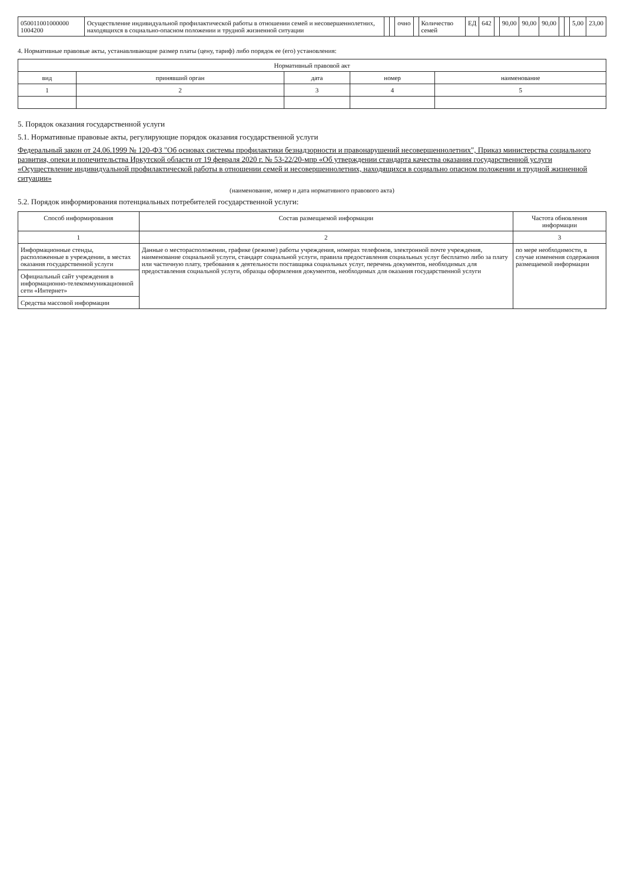| 050011001000000 1004200 | Осуществление индивидуальной профилактической работы в отношении семей и несовершеннолетних, находящихся в социально-опасном положении и трудной жизненной ситуации | | | очно | | Количество семей | ЕД | 642 | | 90,00 | 90,00 | 90,00 | | | 5,00 | 23,00 |
4. Нормативные правовые акты, устанавливающие размер платы (цену, тариф) либо порядок ее (его) установления:
| Нормативный правовой акт | | | | |
| --- | --- | --- | --- | --- |
| вид | принявший орган | дата | номер | наименование |
| 1 | 2 | 3 | 4 | 5 |
5. Порядок оказания государственной услуги
5.1. Нормативные правовые акты, регулирующие порядок оказания государственной услуги
Федеральный закон от 24.06.1999 № 120-ФЗ "Об основах системы профилактики безнадзорности и правонарушений несовершеннолетних", Приказ министерства социального развития, опеки и попечительства Иркутской области от 19 февраля 2020 г. № 53-22/20-мпр «Об утверждении стандарта качества оказания государственной услуги «Осуществление индивидуальной профилактической работы в отношении семей и несовершеннолетних, находящихся в социально опасном положении и трудной жизненной ситуации»
(наименование, номер и дата нормативного правового акта)
5.2. Порядок информирования потенциальных потребителей государственной услуги:
| Способ информирования | Состав размещаемой информации | Частота обновления информации |
| --- | --- | --- |
| 1 | 2 | 3 |
| Информационные стенды, расположенные в учреждении, в местах оказания государственной услуги | Данные о месторасположении, графике (режиме) работы учреждения, номерах телефонов, электронной почте учреждения, наименование социальной услуги, стандарт социальной услуги, правила предоставления социальных услуг бесплатно либо за плату или частичную плату, требования к деятельности поставщика социальных услуг, перечень документов, необходимых для предоставления социальной услуги, образцы оформления документов, необходимых для оказания государственной услуги | по мере необходимости, в случае изменения содержания размещаемой информации |
| Официальный сайт учреждения в информационно-телекоммуникационной сети «Интернет» | | |
| Средства массовой информации | | |